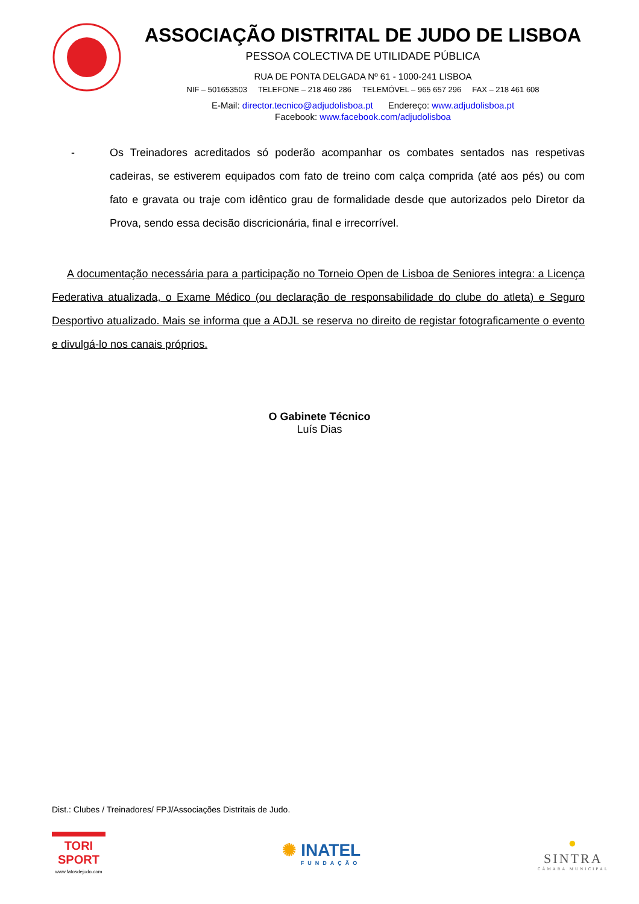ASSOCIAÇÃO DISTRITAL DE JUDO DE LISBOA
PESSOA COLECTIVA DE UTILIDADE PÚBLICA
RUA DE PONTA DELGADA Nº 61 - 1000-241 LISBOA
NIF – 501653503 TELEFONE – 218 460 286 TELEMÓVEL – 965 657 296 FAX – 218 461 608
E-Mail: director.tecnico@adjudolisboa.pt Endereço: www.adjudolisboa.pt
Facebook: www.facebook.com/adjudolisboa
- Os Treinadores acreditados só poderão acompanhar os combates sentados nas respetivas cadeiras, se estiverem equipados com fato de treino com calça comprida (até aos pés) ou com fato e gravata ou traje com idêntico grau de formalidade desde que autorizados pelo Diretor da Prova, sendo essa decisão discricionária, final e irrecorrível.
A documentação necessária para a participação no Torneio Open de Lisboa de Seniores integra: a Licença Federativa atualizada, o Exame Médico (ou declaração de responsabilidade do clube do atleta) e Seguro Desportivo atualizado. Mais se informa que a ADJL se reserva no direito de registar fotograficamente o evento e divulgá-lo nos canais próprios.
O Gabinete Técnico
Luís Dias
Dist.: Clubes / Treinadores/ FPJ/Associações Distritais de Judo.
TORI
SPORT
www.fatosdejudo.com
✺ INATEL
FUNDAÇÃO
●
SINTRA
CÂMARA MUNICIPAL